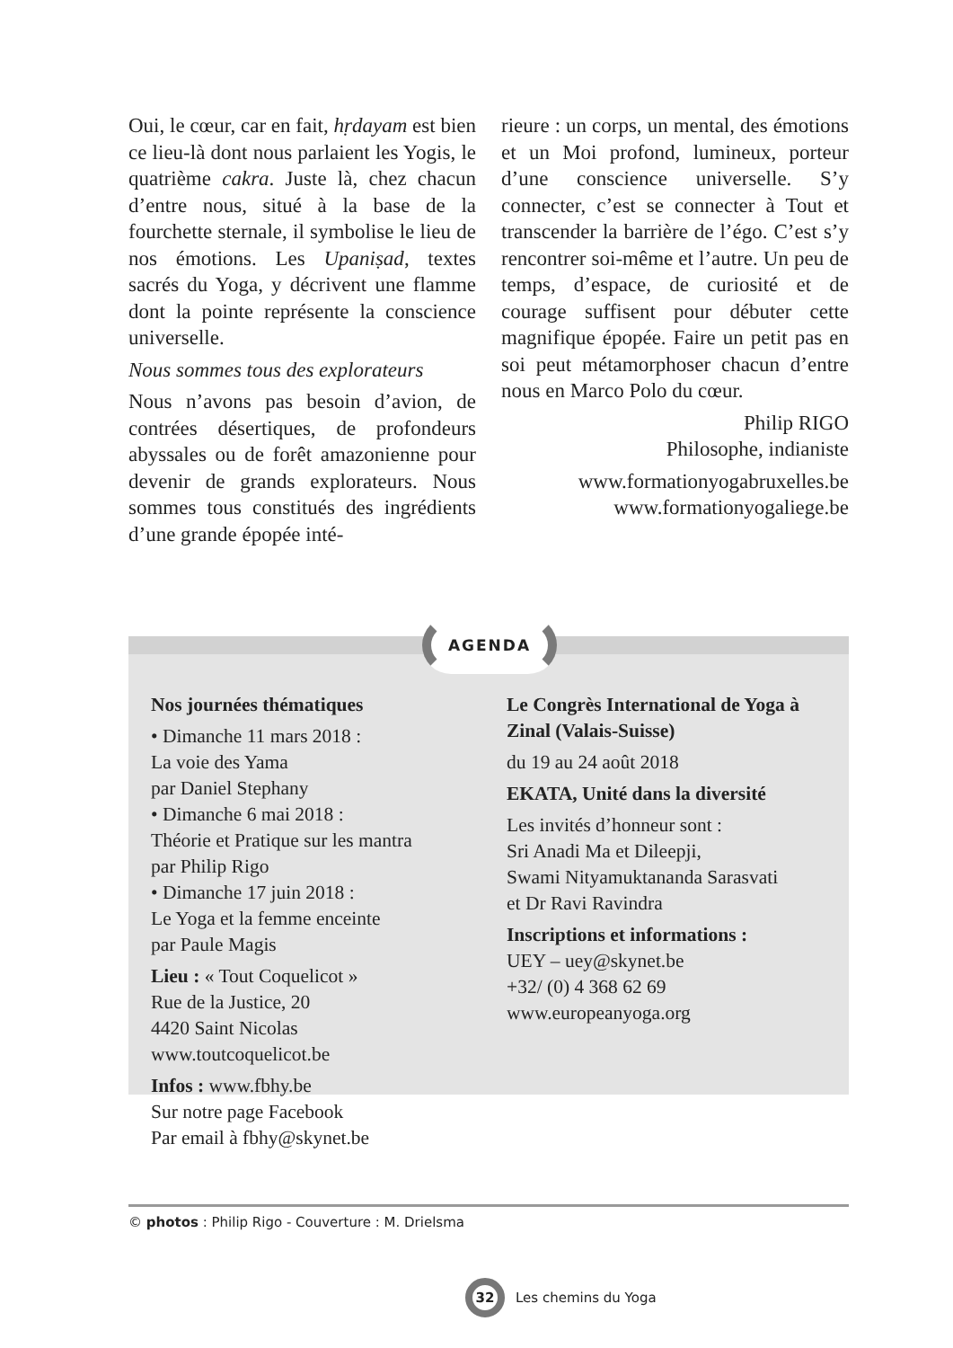Oui, le cœur, car en fait, hṛdayam est bien ce lieu-là dont nous parlaient les Yogis, le quatrième cakra. Juste là, chez chacun d’entre nous, situé à la base de la fourchette sternale, il symbolise le lieu de nos émotions. Les Upaniṣad, textes sacrés du Yoga, y décrivent une flamme dont la pointe représente la conscience universelle.
Nous sommes tous des explorateurs
Nous n’avons pas besoin d’avion, de contrées désertiques, de profondeurs abyssales ou de forêt amazonienne pour devenir de grands explorateurs. Nous sommes tous constitués des ingrédients d’une grande épopée inté-
rieure : un corps, un mental, des émotions et un Moi profond, lumineux, porteur d’une conscience universelle. S’y connecter, c’est se connecter à Tout et transcender la barrière de l’égo. C’est s’y rencontrer soi-même et l’autre. Un peu de temps, d’espace, de curiosité et de courage suffisent pour débuter cette magnifique épopée. Faire un petit pas en soi peut métamorphoser chacun d’entre nous en Marco Polo du cœur.
Philip RIGO
Philosophe, indianiste
www.formationyogabruxelles.be
www.formationyogaliege.be
Nos journées thématiques
• Dimanche 11 mars 2018 :
La voie des Yama
par Daniel Stephany
• Dimanche 6 mai 2018 :
Théorie et Pratique sur les mantra
par Philip Rigo
• Dimanche 17 juin 2018 :
Le Yoga et la femme enceinte
par Paule Magis
Lieu : « Tout Coquelicot »
Rue de la Justice, 20
4420 Saint Nicolas
www.toutcoquelicot.be
Infos : www.fbhy.be
Sur notre page Facebook
Par email à fbhy@skynet.be
Le Congrès International de Yoga à Zinal (Valais-Suisse)
du 19 au 24 août 2018
EKATA, Unité dans la diversité
Les invités d’honneur sont :
Sri Anadi Ma et Dileepji,
Swami Nityamuktananda Sarasvati
et Dr Ravi Ravindra
Inscriptions et informations :
UEY – uey@skynet.be
+32/ (0) 4 368 62 69
www.europeanyoga.org
AGENDA
© photos : Philip Rigo - Couverture : M. Drielsma
32 Les chemins du Yoga